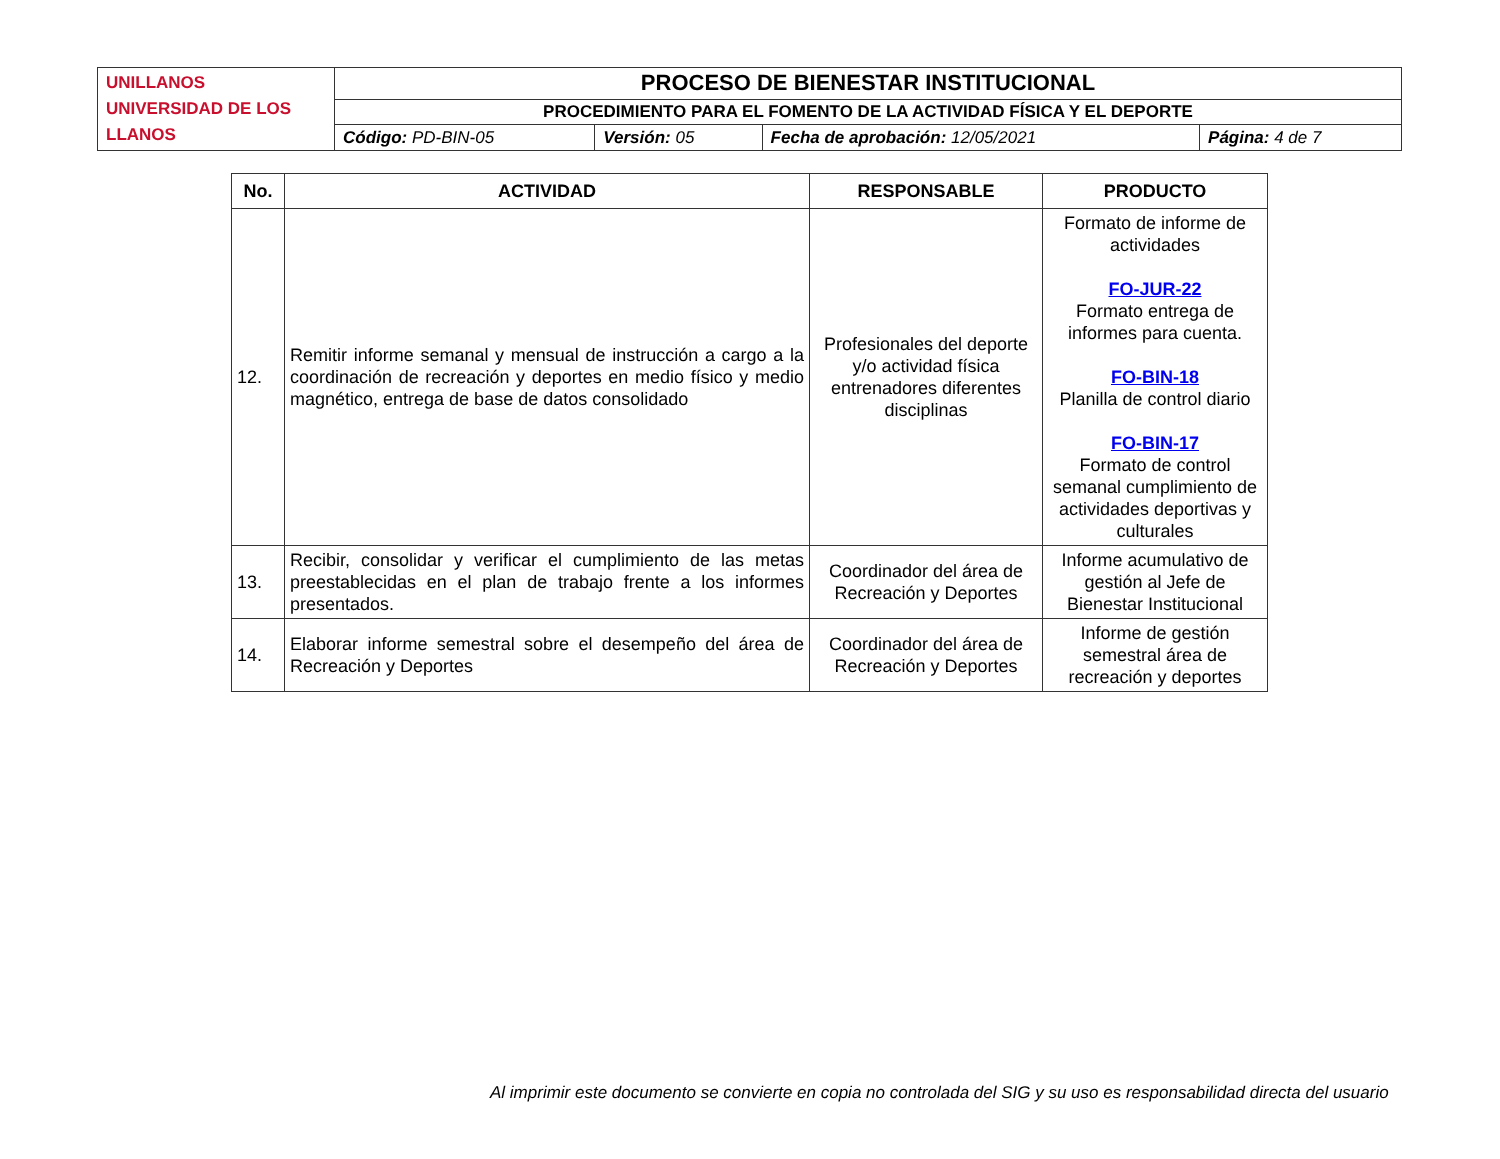| UNILLANOS UNIVERSIDAD DE LOS LLANOS | PROCESO DE BIENESTAR INSTITUCIONAL | | | |
| | PROCEDIMIENTO PARA EL FOMENTO DE LA ACTIVIDAD FÍSICA Y EL DEPORTE | | | |
| | Código: PD-BIN-05 | Versión: 05 | Fecha de aprobación: 12/05/2021 | Página: 4 de 7 |
| No. | ACTIVIDAD | RESPONSABLE | PRODUCTO |
| --- | --- | --- | --- |
| 12. | Remitir informe semanal y mensual de instrucción a cargo a la coordinación de recreación y deportes en medio físico y medio magnético, entrega de base de datos consolidado | Profesionales del deporte y/o actividad física entrenadores diferentes disciplinas | Formato de informe de actividades FO-JUR-22 Formato entrega de informes para cuenta. FO-BIN-18 Planilla de control diario FO-BIN-17 Formato de control semanal cumplimiento de actividades deportivas y culturales |
| 13. | Recibir, consolidar y verificar el cumplimiento de las metas preestablecidas en el plan de trabajo frente a los informes presentados. | Coordinador del área de Recreación y Deportes | Informe acumulativo de gestión al Jefe de Bienestar Institucional |
| 14. | Elaborar informe semestral sobre el desempeño del área de Recreación y Deportes | Coordinador del área de Recreación y Deportes | Informe de gestión semestral área de recreación y deportes |
Al imprimir este documento se convierte en copia no controlada del SIG y su uso es responsabilidad directa del usuario